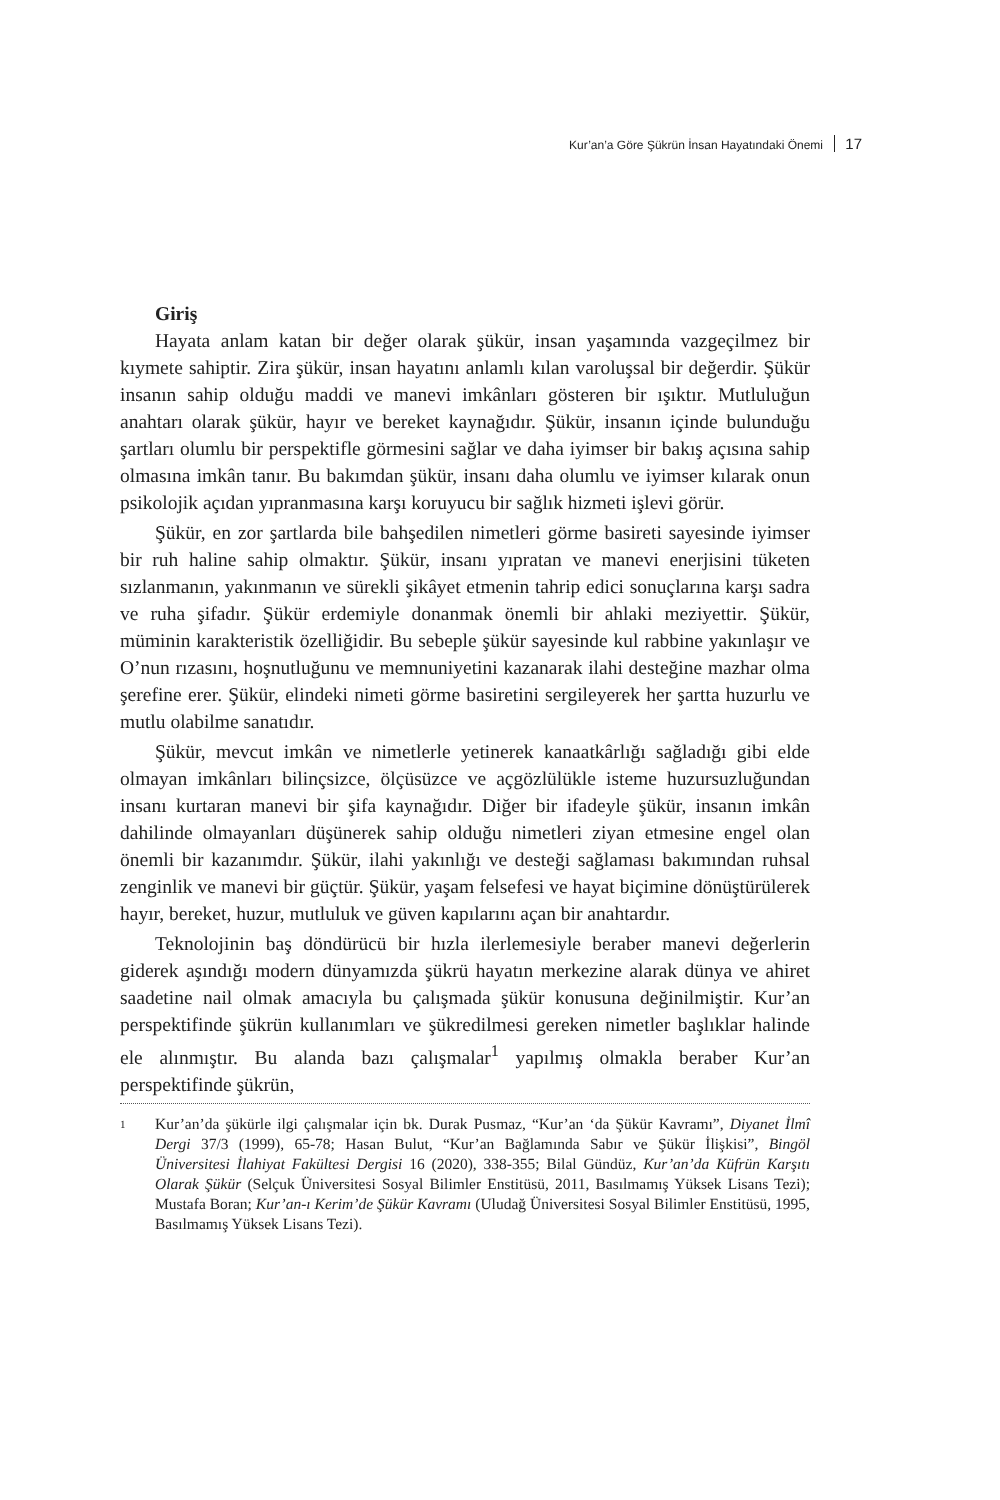Kur’an’a Göre Şükrün İnsan Hayatındaki Önemi 17
Giriş
Hayata anlam katan bir değer olarak şükür, insan yaşamında vazgeçilmez bir kıymete sahiptir. Zira şükür, insan hayatını anlamlı kılan varoluşsal bir değerdir. Şükür insanın sahip olduğu maddi ve manevi imkânları gösteren bir ışıktır. Mutluluğun anahtarı olarak şükür, hayır ve bereket kaynağıdır. Şükür, insanın içinde bulunduğu şartları olumlu bir perspektifle görmesini sağlar ve daha iyimser bir bakış açısına sahip olmasına imkân tanır. Bu bakımdan şükür, insanı daha olumlu ve iyimser kılarak onun psikolojik açıdan yıpranmasına karşı koruyucu bir sağlık hizmeti işlevi görür.
Şükür, en zor şartlarda bile bahşedilen nimetleri görme basireti sayesinde iyimser bir ruh haline sahip olmaktır. Şükür, insanı yıpratan ve manevi enerjisini tüketen sızlanmanın, yakınmanın ve sürekli şikâyet etmenin tahrip edici sonuçlarına karşı sadra ve ruha şifadır. Şükür erdemiyle donanmak önemli bir ahlaki meziyettir. Şükür, müminin karakteristik özelliğidir. Bu sebeple şükür sayesinde kul rabbine yakınlaşır ve O’nun rızasını, hoşnutluğunu ve memnuniyetini kazanarak ilahi desteğine mazhar olma şerefine erer. Şükür, elindeki nimeti görme basiretini sergileyerek her şartta huzurlu ve mutlu olabilme sanatıdır.
Şükür, mevcut imkân ve nimetlerle yetinerek kanaatkârlığı sağladığı gibi elde olmayan imkânları bilinçsizce, ölçüsüzce ve açgözlülükle isteme huzursuzluğundan insanı kurtaran manevi bir şifa kaynağıdır. Diğer bir ifadeyle şükür, insanın imkân dahilinde olmayanları düşünerek sahip olduğu nimetleri ziyan etmesine engel olan önemli bir kazanımdır. Şükür, ilahi yakınlığı ve desteği sağlaması bakımından ruhsal zenginlik ve manevi bir güçtür. Şükür, yaşam felsefesi ve hayat biçimine dönüştürülerek hayır, bereket, huzur, mutluluk ve güven kapılarını açan bir anahtardır.
Teknolojinin baş döndürücü bir hızla ilerlemesiyle beraber manevi değerlerin giderek aşındığı modern dünyamızda şükrü hayatın merkezine alarak dünya ve ahiret saadetine nail olmak amacıyla bu çalışmada şükür konusuna değinilmiştir. Kur’an perspektifinde şükrün kullanımları ve şükredilmesi gereken nimetler başlıklar halinde ele alınmıştır. Bu alanda bazı çalışmalar<sup>1</sup> yapılmış olmakla beraber Kur’an perspektifinde şükrün,
1 Kur’an’da şükürle ilgi çalışmalar için bk. Durak Pusmaz, “Kur’an ‘da Şükür Kavramı”, Diyanet İlmî Dergi 37/3 (1999), 65-78; Hasan Bulut, “Kur’an Bağlamında Sabır ve Şükür İlişkisi”, Bingöl Üniversitesi İlahiyat Fakültesi Dergisi 16 (2020), 338-355; Bilal Gündüz, Kur’an’da Küfrün Karşıtı Olarak Şükür (Selçuk Üniversitesi Sosyal Bilimler Enstitüsü, 2011, Basılmamış Yüksek Lisans Tezi); Mustafa Boran; Kur’an-ı Kerim’de Şükür Kavramı (Uludağ Üniversitesi Sosyal Bilimler Enstitüsü, 1995, Basılmamış Yüksek Lisans Tezi).